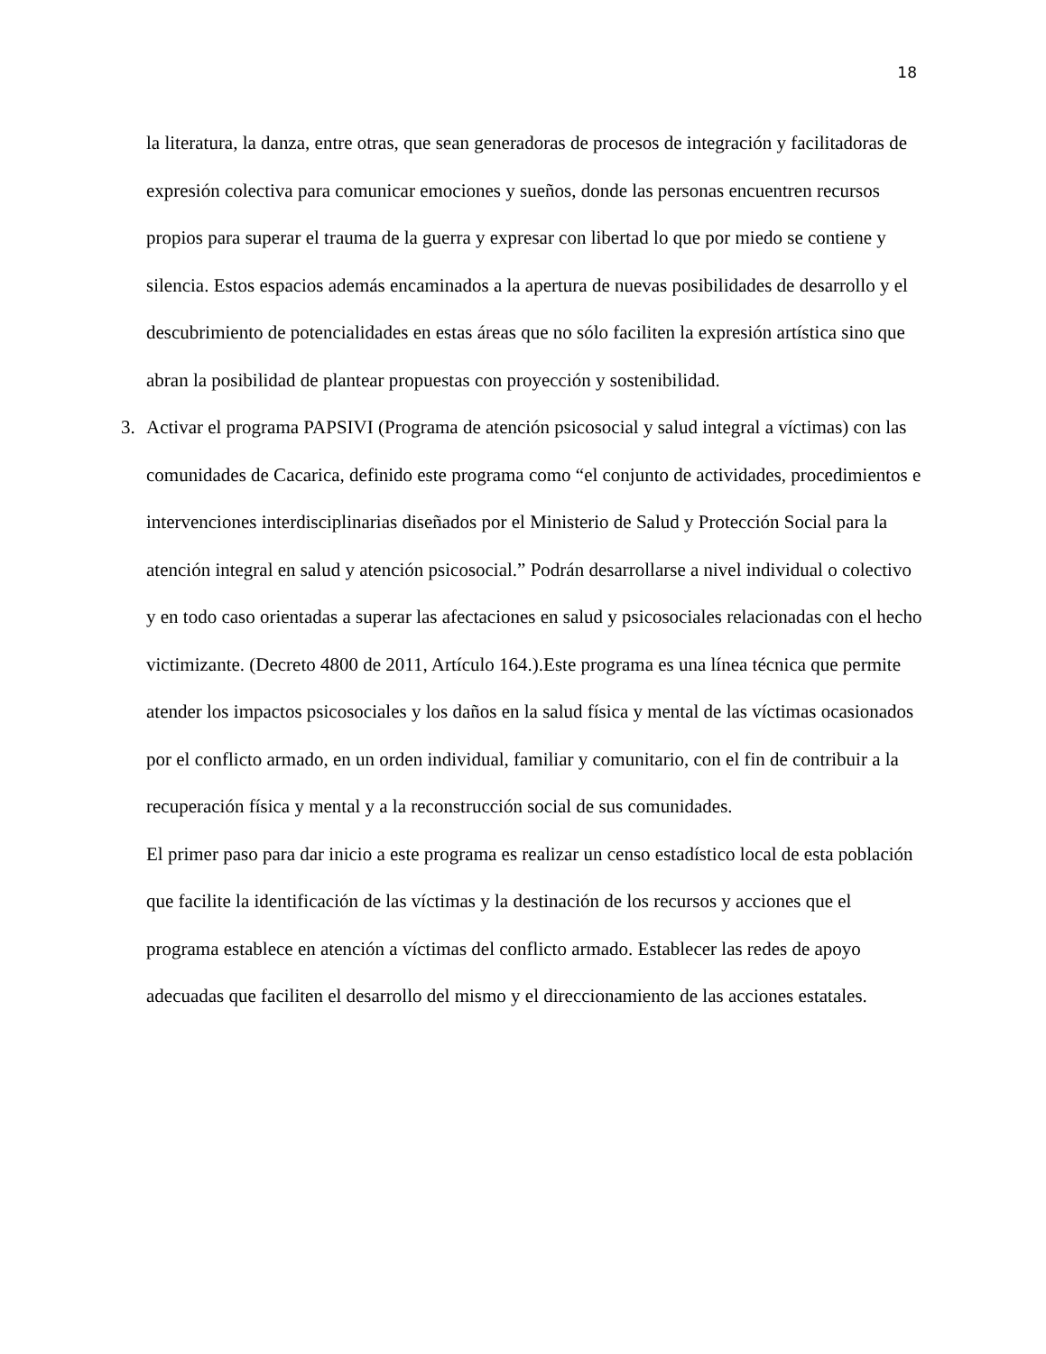18
la literatura, la danza, entre otras, que sean generadoras de procesos de integración y facilitadoras de expresión colectiva para comunicar emociones y sueños, donde las personas encuentren recursos propios para superar el trauma de la guerra y expresar con libertad lo que por miedo se contiene y silencia. Estos espacios además encaminados a la apertura de nuevas posibilidades de desarrollo y el descubrimiento de potencialidades en estas áreas que no sólo faciliten la expresión artística sino que abran la posibilidad de plantear propuestas con proyección y sostenibilidad.
3. Activar el programa PAPSIVI (Programa de atención psicosocial y salud integral a víctimas) con las comunidades de Cacarica, definido este programa como “el conjunto de actividades, procedimientos e intervenciones interdisciplinarias diseñados por el Ministerio de Salud y Protección Social para la atención integral en salud y atención psicosocial.” Podrán desarrollarse a nivel individual o colectivo y en todo caso orientadas a superar las afectaciones en salud y psicosociales relacionadas con el hecho victimizante. (Decreto 4800 de 2011, Artículo 164.).Este programa es una línea técnica que permite atender los impactos psicosociales y los daños en la salud física y mental de las víctimas ocasionados por el conflicto armado, en un orden individual, familiar y comunitario, con el fin de contribuir a la recuperación física y mental y a la reconstrucción social de sus comunidades.
El primer paso para dar inicio a este programa es realizar un censo estadístico local de esta población que facilite la identificación de las víctimas y la destinación de los recursos y acciones que el programa establece en atención a víctimas del conflicto armado. Establecer las redes de apoyo adecuadas que faciliten el desarrollo del mismo y el direccionamiento de las acciones estatales.